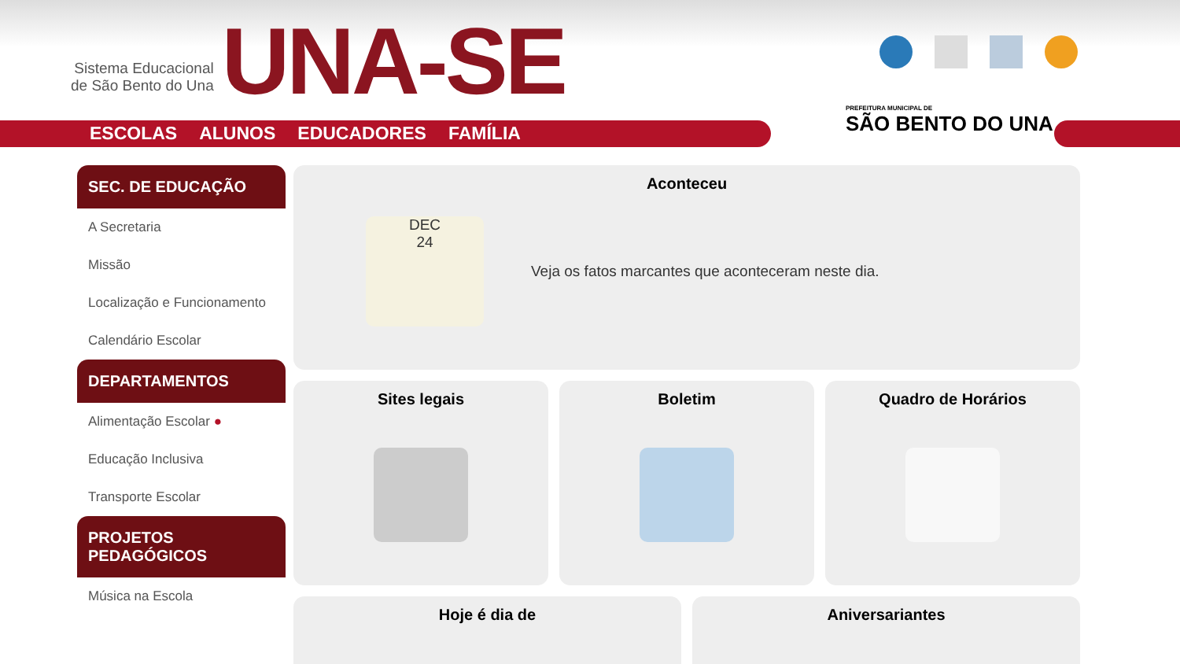Sistema Educacional
de São Bento do Una
UNA-SE
ESCOLAS ALUNOS EDUCADORES FAMÍLIA
PREFEITURA MUNICIPAL DE
SÃO BENTO DO UNA
SEC. DE EDUCAÇÃO
A Secretaria
Missão
Localização e Funcionamento
Calendário Escolar
DEPARTAMENTOS
Alimentação Escolar ●
Educação Inclusiva
Transporte Escolar
PROJETOS PEDAGÓGICOS
Música na Escola
Aconteceu
DEC
24
Veja os fatos marcantes que aconteceram neste dia.
Sites legais Boletim Quadro de Horários
Hoje é dia de Aniversariantes